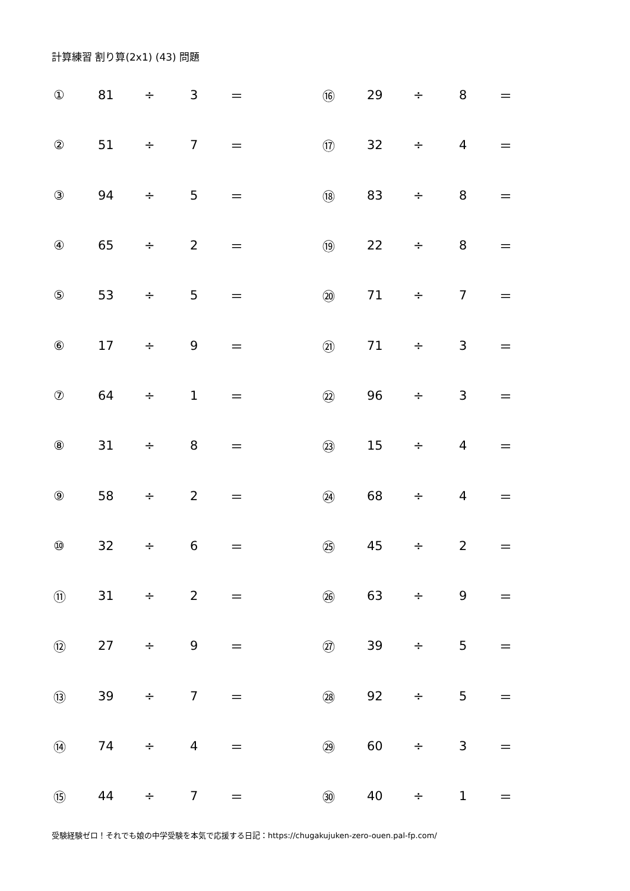計算練習 割り算(2x1) (43) 問題
| ① | 81 | ÷ | 3 | ＝ | ⑯ | 29 | ÷ | 8 | ＝ |
| ② | 51 | ÷ | 7 | ＝ | ⑰ | 32 | ÷ | 4 | ＝ |
| ③ | 94 | ÷ | 5 | ＝ | ⑱ | 83 | ÷ | 8 | ＝ |
| ④ | 65 | ÷ | 2 | ＝ | ⑲ | 22 | ÷ | 8 | ＝ |
| ⑤ | 53 | ÷ | 5 | ＝ | ⑳ | 71 | ÷ | 7 | ＝ |
| ⑥ | 17 | ÷ | 9 | ＝ | ㉑ | 71 | ÷ | 3 | ＝ |
| ⑦ | 64 | ÷ | 1 | ＝ | ㉒ | 96 | ÷ | 3 | ＝ |
| ⑧ | 31 | ÷ | 8 | ＝ | ㉓ | 15 | ÷ | 4 | ＝ |
| ⑨ | 58 | ÷ | 2 | ＝ | ㉔ | 68 | ÷ | 4 | ＝ |
| ⑩ | 32 | ÷ | 6 | ＝ | ㉕ | 45 | ÷ | 2 | ＝ |
| ⑪ | 31 | ÷ | 2 | ＝ | ㉖ | 63 | ÷ | 9 | ＝ |
| ⑫ | 27 | ÷ | 9 | ＝ | ㉗ | 39 | ÷ | 5 | ＝ |
| ⑬ | 39 | ÷ | 7 | ＝ | ㉘ | 92 | ÷ | 5 | ＝ |
| ⑭ | 74 | ÷ | 4 | ＝ | ㉙ | 60 | ÷ | 3 | ＝ |
| ⑮ | 44 | ÷ | 7 | ＝ | ㉚ | 40 | ÷ | 1 | ＝ |
受験経験ゼロ！それでも娘の中学受験を本気で応援する日記：https://chugakujuken-zero-ouen.pal-fp.com/